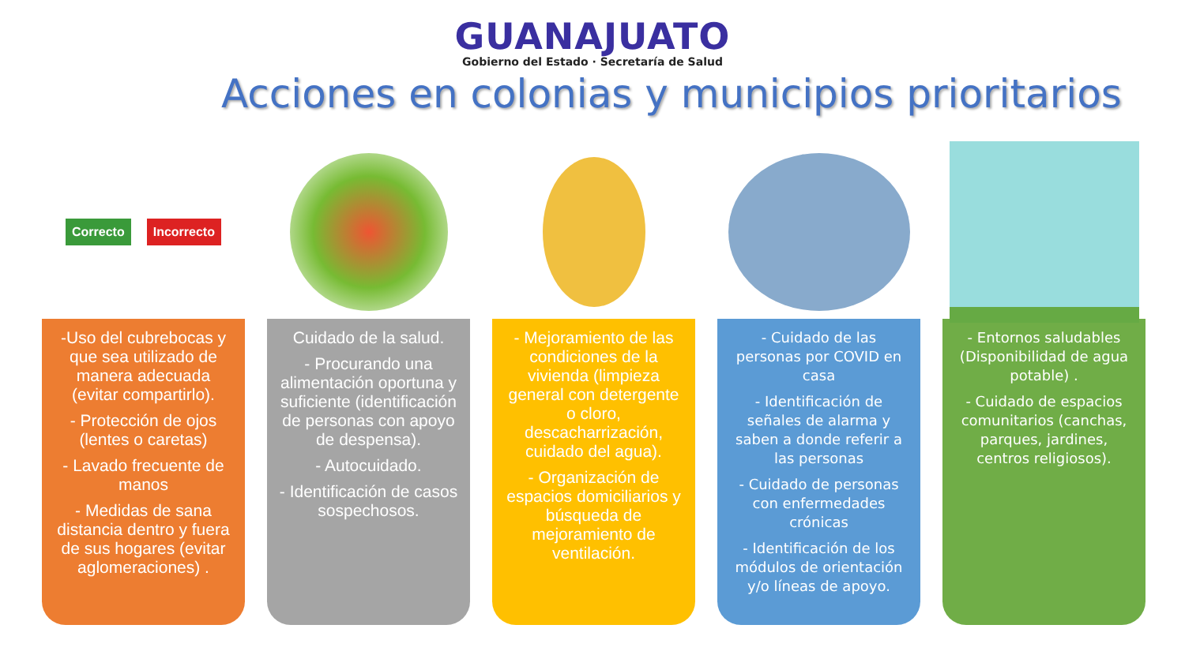GUANAJUATO
Gobierno del Estado · Secretaría de Salud
Acciones en colonias y municipios prioritarios
Correcto Incorrecto
-Uso del cubrebocas y que sea utilizado de manera adecuada (evitar compartirlo).
- Protección de ojos (lentes o caretas)
- Lavado frecuente de manos
- Medidas de sana distancia dentro y fuera de sus hogares (evitar aglomeraciones) .
Cuidado de la salud.
- Procurando una alimentación oportuna y suficiente (identificación de personas con apoyo de despensa).
- Autocuidado.
- Identificación de casos sospechosos.
- Mejoramiento de las condiciones de la vivienda (limpieza general con detergente o cloro, descacharrización, cuidado del agua).
- Organización de espacios domiciliarios y búsqueda de mejoramiento de ventilación.
- Cuidado de las personas por COVID en casa
- Identificación de señales de alarma y saben a donde referir a las personas
- Cuidado de personas con enfermedades crónicas
- Identificación de los módulos de orientación y/o líneas de apoyo.
- Entornos saludables (Disponibilidad de agua potable) .
- Cuidado de espacios comunitarios (canchas, parques, jardines, centros religiosos).